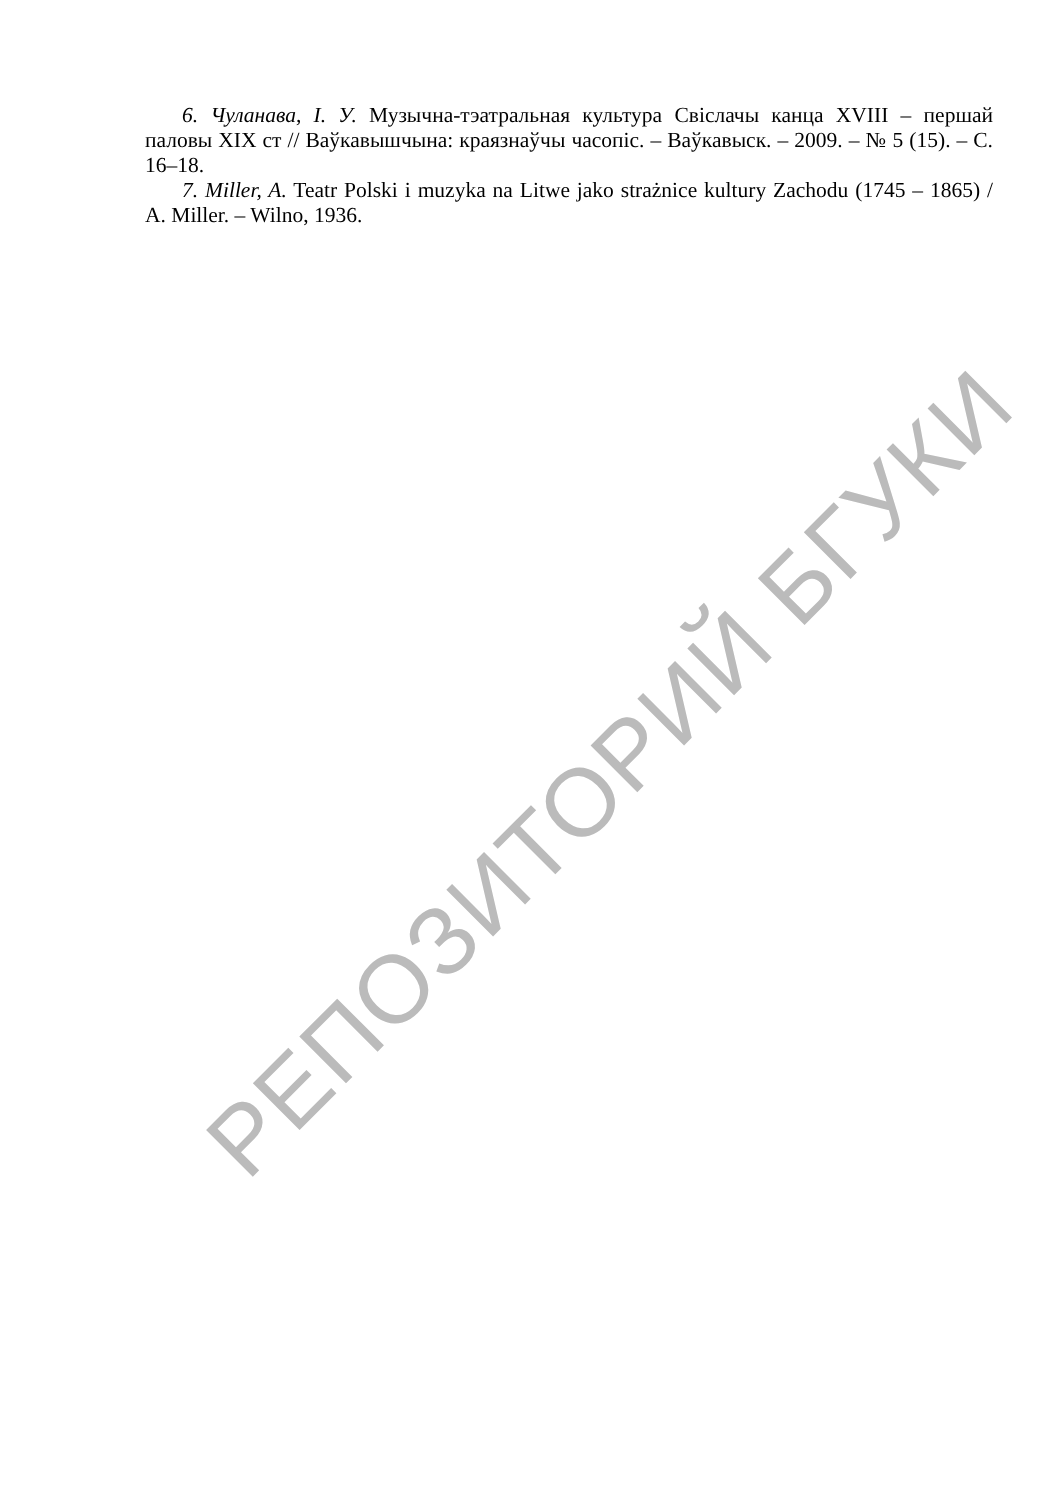6. Чуланава, І. У. Музычна-тэатральная культура Свіслачы канца XVIII – першай паловы XIX ст // Ваўкавышчына: краязнаўчы часопіс. – Ваўкавыск. – 2009. – № 5 (15). – С. 16–18.
7. Miller, A. Teatr Polski i muzyka na Litwe jako strażnice kultury Zachodu (1745 – 1865) / A. Miller. – Wilno, 1936.
РЕПОЗИТОРИЙ БГУКИ